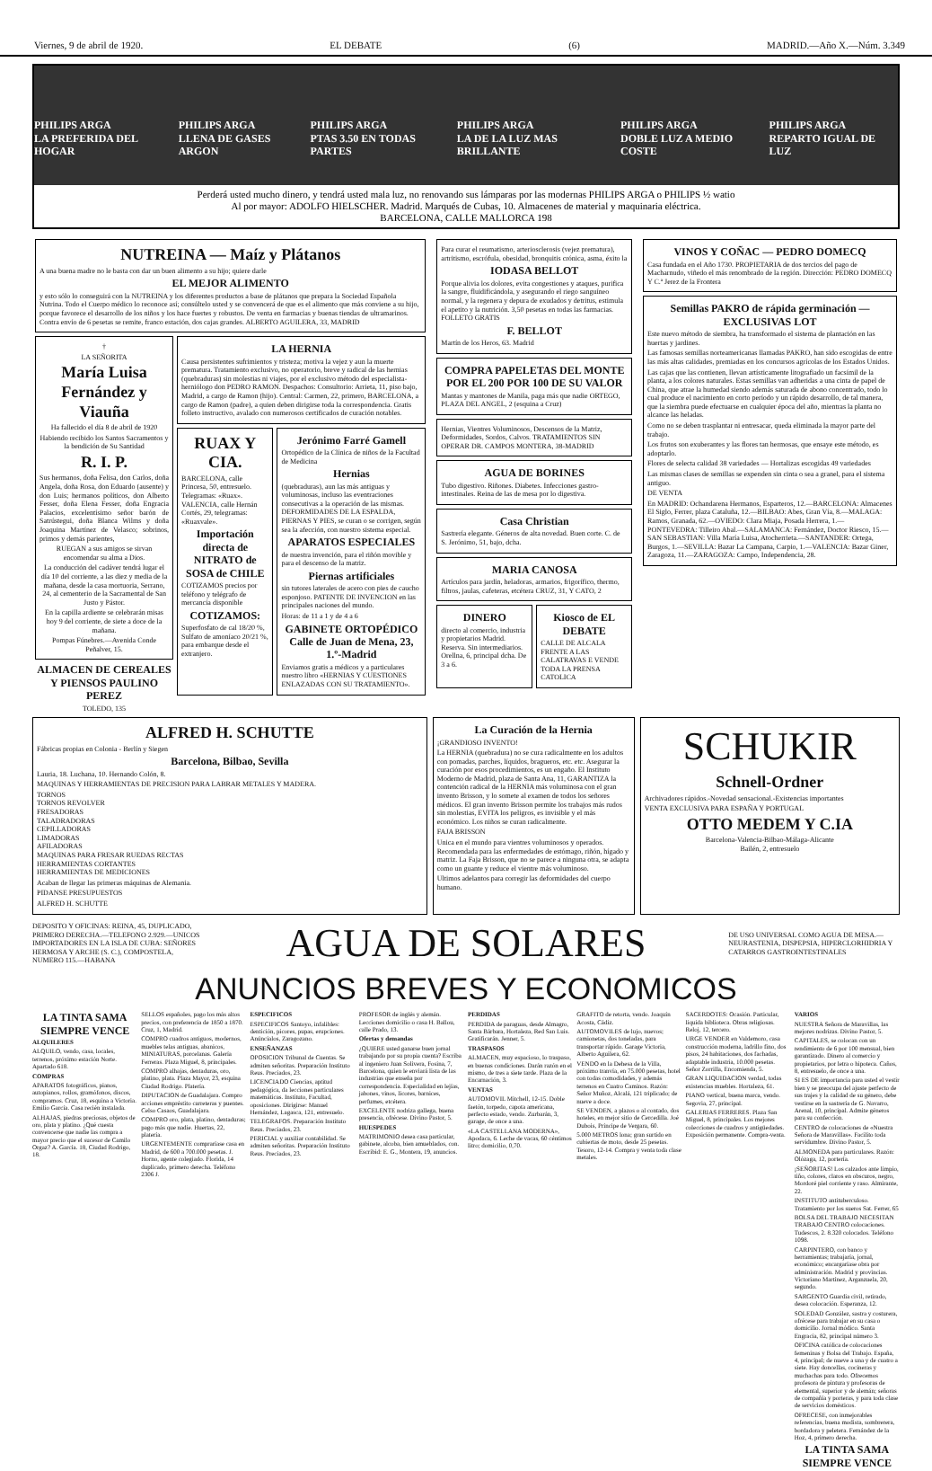Viernes, 9 de abril de 1920. EL DEBATE (6) MADRID.—Año X.—Núm. 3.349
PHILIPS ARGA
LA PREFERIDA DEL HOGAR PHILIPS ARGA
LLENA DE GASES ARGON PHILIPS ARGA
PTAS 3.50 EN TODAS PARTES PHILIPS ARGA
LA DE LA LUZ MAS BRILLANTE PHILIPS ARGA
DOBLE LUZ A MEDIO COSTE PHILIPS ARGA
REPARTO IGUAL DE LUZ
Perderá usted mucho dinero, y tendrá usted mala luz, no renovando sus lámparas por las modernas PHILIPS ARGA o PHILIPS ½ watio
Al por mayor: ADOLFO HIELSCHER. Madrid. Marqués de Cubas, 10. Almacenes de material y maquinaria eléctrica.
BARCELONA, CALLE MALLORCA 198
NUTREINA — Maíz y Plátanos
A una buena madre no le basta con dar un buen alimento a su hijo; quiere darle
EL MEJOR ALIMENTO
y esto sólo lo conseguirá con la NUTREINA y los diferentes productos a base de plátanos que prepara la Sociedad Española Nutrina. Todo el Cuerpo médico lo reconoce así; consúltelo usted y se convencerá de que es el alimento que más conviene a su hijo, porque favorece el desarrollo de los niños y los hace fuertes y robustos. De venta en farmacias y buenas tiendas de ultramarinos. Contra envío de 6 pesetas se remite, franco estación, dos cajas grandes. ALBERTO AGUILERA, 33, MADRID
†
LA SEÑORITA
María Luisa Fernández y Viauña
Ha fallecido el día 8 de abril de 1920
Habiendo recibido los Santos Sacramentos y la bendición de Su Santidad
R. I. P.
Sus hermanos, doña Felisa, don Carlos, doña Angela, doña Rosa, don Eduardo (ausente) y don Luis; hermanos políticos, don Alberto Fesser, doña Elena Fesser, doña Engracia Palacios, excelentísimo señor barón de Satrústegui, doña Blanca Wilms y doña Joaquina Martínez de Velasco; sobrinos, primos y demás parientes,
RUEGAN a sus amigos se sirvan encomendar su alma a Dios.
La conducción del cadáver tendrá lugar el día 10 del corriente, a las diez y media de la mañana, desde la casa mortuoria, Serrano, 24, al cementerio de la Sacramental de San Justo y Pástor.
En la capilla ardiente se celebrarán misas hoy 9 del corriente, de siete a doce de la mañana.
Pompas Fúnebres.—Avenida Conde Peñalver, 15.
ALMACEN DE CEREALES Y PIENSOS PAULINO PEREZ
TOLEDO, 135
LA HERNIA
Causa persistentes sufrimientos y tristeza; motiva la vejez y aun la muerte prematura. Tratamiento exclusivo, no operatorio, breve y radical de las hernias (quebraduras) sin molestias ni viajes, por el exclusivo método del especialista-herniólogo don PEDRO RAMON. Despachos: Consultorio: Arrieta, 11, piso bajo, Madrid, a cargo de Ramon (hijo). Central: Carmen, 22, primero, BARCELONA, a cargo de Ramon (padre), a quien deben dirigirse toda la correspondencia. Gratis folleto instructivo, avalado con numerosos certificados de curación notables.
RUAX Y CIA.
BARCELONA, calle Princesa, 50, entresuelo. Telegramas: «Ruax». VALENCIA, calle Hernán Cortés, 29, telegramas: «Ruaxvale».
Importación directa de NITRATO de SOSA de CHILE
COTIZAMOS precios por teléfono y telégrafo de mercancía disponible
COTIZAMOS:
Superfosfato de cal 18/20 %, Sulfato de amoníaco 20/21 %, para embarque desde el extranjero.
Jerónimo Farré Gamell
Ortopédico de la Clínica de niños de la Facultad de Medicina
Hernias
(quebraduras), aun las más antiguas y voluminosas, incluso las eventraciones consecutivas a la operación de las mismas. DEFORMIDADES DE LA ESPALDA, PIERNAS Y PIES, se curan o se corrigen, según sea la afección, con nuestro sistema especial.
APARATOS ESPECIALES
de nuestra invención, para el riñón movible y para el descenso de la matriz.
Piernas artificiales
sin tutores laterales de acero con pies de caucho esponjoso. PATENTE DE INVENCION en las principales naciones del mundo.
Horas: de 11 a 1 y de 4 a 6
GABINETE ORTOPÉDICO Calle de Juan de Mena, 23, 1.º-Madrid
Enviamos gratis a médicos y a particulares nuestro libro «HERNIAS Y CUESTIONES ENLAZADAS CON SU TRATAMIENTO».
Para curar el reumatismo, arteriosclerosis (vejez prematura), artritismo, escrófula, obesidad, bronquitis crónica, asma, éxito la
IODASA BELLOT
Porque alivia los dolores, evita congestiones y ataques, purifica la sangre, fluidificándola, y asegurando el riego sanguíneo normal, y la regenera y depura de exudados y detritus, estimula el apetito y la nutrición. 3,50 pesetas en todas las farmacias. FOLLETO GRATIS
F. BELLOT
Martín de los Heros, 63. Madrid
COMPRA PAPELETAS DEL MONTE POR EL 200 POR 100 DE SU VALOR
Mantas y mantones de Manila, paga más que nadie ORTEGO, PLAZA DEL ANGEL, 2 (esquina a Cruz)
Hernias, Vientres Voluminosos, Descensos de la Matriz, Deformidades, Sordos, Calvos. TRATAMIENTOS SIN OPERAR DR. CAMPOS MONTERA, 38-MADRID
AGUA DE BORINES
Tubo digestivo. Riñones. Diabetes. Infecciones gastro-intestinales. Reina de las de mesa por lo digestiva.
Casa Christian
Sastrería elegante. Géneros de alta novedad. Buen corte. C. de S. Jerónimo, 51, bajo, dcha.
MARIA CANOSA
Artículos para jardín, heladoras, armarios, frigorífico, thermo, filtros, jaulas, cafeteras, etcétera CRUZ, 31, Y CATO, 2
DINERO
directo al comercio, industria y propietarios Madrid. Reserva. Sin intermediarios. Orellna, 6, principal dcha. De 3 a 6.
Kiosco de EL DEBATE
CALLE DE ALCALA FRENTE A LAS CALATRAVAS E VENDE TODA LA PRENSA CATOLICA
VINOS Y COÑAC — PEDRO DOMECQ
Casa fundada en el Año 1730. PROPIETARIA de dos tercios del pago de Macharnudo, viñedo el más renombrado de la región. Dirección: PEDRO DOMECQ Y C.ª Jerez de la Frontera
Semillas PAKRO de rápida germinación — EXCLUSIVAS LOT
Este nuevo método de siembra, ha transformado el sistema de plantación en las huertas y jardines.
Las famosas semillas norteamericanas llamadas PAKRO, han sido escogidas de entre las más altas calidades, premiadas en los concursos agrícolas de los Estados Unidos.
Las cajas que las contienen, llevan artísticamente litografiado un facsímil de la planta, a los colores naturales. Estas semillas van adheridas a una cinta de papel de China, que atrae la humedad siendo además saturada de abono concentrado, todo lo cual produce el nacimiento en corto período y un rápido desarrollo, de tal manera, que la siembra puede efectuarse en cualquier época del año, mientras la planta no alcance las heladas.
Como no se deben trasplantar ni entresacar, queda eliminada la mayor parte del trabajo.
Los frutos son exuberantes y las flores tan hermosas, que ensaye este método, es adoptarlo.
Flores de selecta calidad 38 variedades — Hortalizas escogidas 49 variedades
Las mismas clases de semillas se expenden sin cinta o sea a granel, para el sistema antiguo.
DE VENTA
En MADRID: Ochandarena Hermanos, Esparteros, 12.—BARCELONA: Almacenes El Siglo, Ferrer, plaza Cataluña, 12.—BILBAO: Abes, Gran Vía, 8.—MALAGA: Ramos, Granada, 62.—OVIEDO: Clara Miaja, Posada Herrera, 1.—PONTEVEDRA: Tilleiro Abal.—SALAMANCA: Fernández, Doctor Riesco, 15.—SAN SEBASTIAN: Villa María Luisa, Atocherrieta.—SANTANDER: Ortega, Burgos, 1.—SEVILLA: Bazar La Campana, Carpio, 1.—VALENCIA: Bazar Giner, Zaragoza, 11.—ZARAGOZA: Campo, Independencia, 28.
ALFRED H. SCHUTTE
Fábricas propias en Colonia - Berlín y Siegen
Barcelona, Bilbao, Sevilla
Lauria, 18. Luchana, 10. Hernando Colón, 8.
MAQUINAS Y HERRAMIENTAS DE PRECISION PARA LABRAR METALES Y MADERA.
TORNOS
TORNOS REVOLVER
FRESADORAS
TALADRADORAS
CEPILLADORAS
LIMADORAS
AFILADORAS
MAQUINAS PARA FRESAR RUEDAS RECTAS
HERRAMIENTAS CORTANTES
HERRAMIENTAS DE MEDICIONES
Acaban de llegar las primeras máquinas de Alemania.
PIDANSE PRESUPUESTOS
ALFRED H. SCHUTTE
La Curación de la Hernia
¡GRANDIOSO INVENTO!
La HERNIA (quebradura) no se cura radicalmente en los adultos con pomadas, parches, líquidos, bragueros, etc. etc. Asegurar la curación por esos procedimientos, es un engaño. El Instituto Moderno de Madrid, plaza de Santa Ana, 11, GARANTIZA la contención radical de la HERNIA más voluminosa con el gran invento Brisson, y lo somete al examen de todos los señores médicos. El gran invento Brisson permite los trabajos más rudos sin molestias, EVITA los peligros, es invisible y el más económico. Los niños se curan radicalmente.
FAJA BRISSON
Unica en el mundo para vientres voluminosos y operados. Recomendada para las enfermedades de estómago, riñón, hígado y matriz. La Faja Brisson, que no se parece a ninguna otra, se adapta como un guante y reduce el vientre más voluminoso.
Ultimos adelantos para corregir las deformidades del cuerpo humano.
SCHUKIR
Schnell-Ordner
Archivadores rápidos.-Novedad sensacional.-Existencias importantes
VENTA EXCLUSIVA PARA ESPAÑA Y PORTUGAL
OTTO MEDEM Y C.IA
Barcelona-Valencia-Bilbao-Málaga-Alicante
Bailén, 2, entresuelo
DEPOSITO Y OFICINAS: REINA, 45, DUPLICADO, PRIMERO DERECHA.—TELEFONO 2.929.—UNICOS IMPORTADORES EN LA ISLA DE CUBA: SEÑORES HERMOSA Y ARCHE (S. C.), COMPOSTELA, NUMERO 115.—HABANA
AGUA DE SOLARES
DE USO UNIVERSAL COMO AGUA DE MESA.—NEURASTENIA, DISPEPSIA, HIPERCLORHIDRIA Y CATARROS GASTROINTESTINALES
ANUNCIOS BREVES Y ECONOMICOS
LA TINTA SAMA SIEMPRE VENCE
ALQUILERES
ALQUILO, vendo, casa, locales, terrenos, próximo estación Norte. Apartado 618.
COMPRAS
APARATOS fotográficos, pianos, autopianos, rollos, gramófonos, discos, compramos. Cruz, 18, esquina a Victoria. Emilio García. Casa recién instalada.
ALHAJAS, piedras preciosas, objetos de oro, plata y platino. ¿Qué cuesta convencerse que nadie las compra a mayor precio que el sucesor de Camilo Orgaz? A. García. 18, Ciudad Rodrigo, 18.
SELLOS españoles, pago los más altos precios, con preferencia de 1850 a 1870. Cruz, 1, Madrid.
COMPRO cuadros antiguos, modernos, muebles telas antiguas, abanicos, MINIATURAS, porcelanas. Galería Ferreras. Plaza Miguel, 8, principales.
COMPRO alhajas, dentaduras, oro, platino, plata. Plaza Mayor, 23, esquina Ciudad Rodrigo. Platería.
DIPUTACION de Guadalajara. Compro acciones empréstito carreteras y puentes. Celso Casaos, Guadalajara.
COMPRO oro, plata, platino, dentaduras; pago más que nadie. Huertas, 22, platería.
URGENTEMENTE compraríase casa en Madrid, de 600 a 700.000 pesetas. J. Horno, agente colegiado. Florida, 14 duplicado, primero derecha. Teléfono 2306 J.
ESPECIFICOS
ESPECIFICOS Santoyo, infalibles: dentición, picores, pupas, erupciones. Anúncialos, Zaragozano.
ENSEÑANZAS
OPOSICION Tribunal de Cuentas. Se admiten señoritas. Preparación Instituto Reus. Preciados, 23.
LICENCIADO Ciencias, aptitud pedagógica, da lecciones particulares matemáticas. Instituto, Facultad, oposiciones. Dirigirse: Manuel Hernández, Lagasca, 121, entresuelo.
TELEGRAFOS. Preparación Instituto Reus. Preciados, 23.
PERICIAL y auxiliar contabilidad. Se admiten señoritas. Preparación Instituto Reus. Preciados, 23.
PROFESOR de inglés y alemán. Lecciones domicilio o casa H. Ballou, calle Prado, 13.
Ofertas y demandas
¿QUIERE usted ganarse buen jornal trabajando por su propia cuenta? Escriba al ingeniero Juan Solivera, Fosina, 7, Barcelona, quien le enviará lista de las industrias que enseña por correspondencia. Especialidad en lejías, jabones, vinos, licores, barnices, perfumes, etcétera.
EXCELENTE nodriza gallega, buena presencia, ofrécese. Divino Pastor, 5.
HUESPEDES
MATRIMONIO desea casa particular, gabinete, alcoba, bien amueblados, con. Escribid: E. G., Montera, 19, anuncios.
PERDIDAS
PERDIDA de paraguas, desde Almagro, Santa Bárbara, Hortaleza, Red San Luis. Gratificarán. Jenner, 5.
TRASPASOS
ALMACEN, muy espacioso, lo traspaso, en buenas condiciones. Darán razón en el mismo, de tres a siete tarde. Plaza de la Encarnación, 3.
VENTAS
AUTOMOVIL Mitchell, 12-15. Doble faetón, torpedo, capota americana, perfecto estado, vendo. Zurbarán, 3, garage, de once a una.
«LA CASTELLANA MODERNA», Apodaca, 6. Leche de vacas, 60 céntimos litro; domicilio, 0,70.
GRAFITO de retorta, vendo. Joaquín Acosta, Cádiz.
AUTOMOVILES de lujo, nuevos; camionetas, dos toneladas, para transportar rápido. Garage Victoria, Alberto Aguilera, 62.
VENDO en la Dehesa de la Villa, próximo tranvía, en 75.000 pesetas, hotel con todas comodidades, y además terrenos en Cuatro Caminos. Razón: Señor Muñoz, Alcalá, 121 triplicado; de nueve a doce.
SE VENDEN, a plazos o al contado, dos hoteles, en mejor sitio de Cercedilla. Joé Dubois, Príncipe de Vergara, 60.
5.000 METROS lona; gran surtido en cubiertas de moto, desde 25 pesetas. Tesoro, 12-14. Compra y venta toda clase metales.
SACERDOTES: Ocasión. Particular, liquida biblioteca. Obras religiosas. Reloj, 12, tercero.
URGE VENDER en Valdemoro, casa construcción moderna, ladrillo fino, dos pisos, 24 habitaciones, dos fachadas, adaptable industria, 10.000 pesetas. Señor Zorrilla, Encomienda, 5.
GRAN LIQUIDACION verdad, todas existencias muebles. Hortaleza, 61.
PIANO vertical, buena marca, vendo. Segovia, 27, principal.
GALERIAS FERRERES. Plaza San Miguel, 8, principales. Los mejores colecciones de cuadros y antigüedades. Exposición permanente. Compra-venta.
VARIOS
NUESTRA Señora de Maravillas, las mejores nodrizas. Divino Pastor, 5.
CAPITALES, se colocan con un rendimiento de 6 por 100 mensual, bien garantizado. Dinero al comercio y propietarios, por letra o hipoteca. Caños, 8, entresuelo, de once a una.
SI ES DE importancia para usted el vestir bien y se preocupa del ajuste perfecto de sus trajes y la calidad de su género, debe vestirse en la sastrería de G. Navarro, Arenal, 10, principal. Admite géneros para su confección.
CENTRO de colocaciones de «Nuestra Señora de Maravillas». Facilito toda servidumbre. Divino Pastor, 5.
ALMONEDA para particulares. Razón: Olózaga, 12, portería.
¡SEÑORITAS! Los calzados ante limpio, tiño, colores, claros en obscuros, negro, Mordoré piel corriente y raso. Almirante, 22.
INSTITUTO antituberculoso. Tratamiento por los sueros Sat. Ferrer, 65
BOLSA DEL TRABAJO NECESITAN TRABAJO CENTRO colocaciones. Tudescos, 2. 8.320 colocados. Teléfono 1098.
CARPINTERO, con banco y herramientas; trabajaría, jornal, económico; encargaríase obra por administración. Madrid y provincias. Victoriano Martínez, Arganzuela, 20, segundo.
SARGENTO Guardia civil, retirado, desea colocación. Esperanza, 12.
SOLEDAD González, sastra y costurera, ofrécese para trabajar en su casa o domicilio. Jornal módico. Santa Engracia, 82, principal número 3.
OFICINA católica de colocaciones femeninas y Bolsa del Trabajo. España, 4, principal; de nueve a una y de cuatro a siete. Hay doncellas, cocineras y muchachas para todo. Ofrecemos profesora de pintura y profesoras de elemental, superior y de alemán; señoras de compañía y porteras, y para toda clase de servicios domésticos.
OFRECESE, con inmejorables referencias, buena modista, sombrerera, bordadora y peletera. Fernández de la Hoz, 4, primero derecha.
LA TINTA SAMA SIEMPRE VENCE